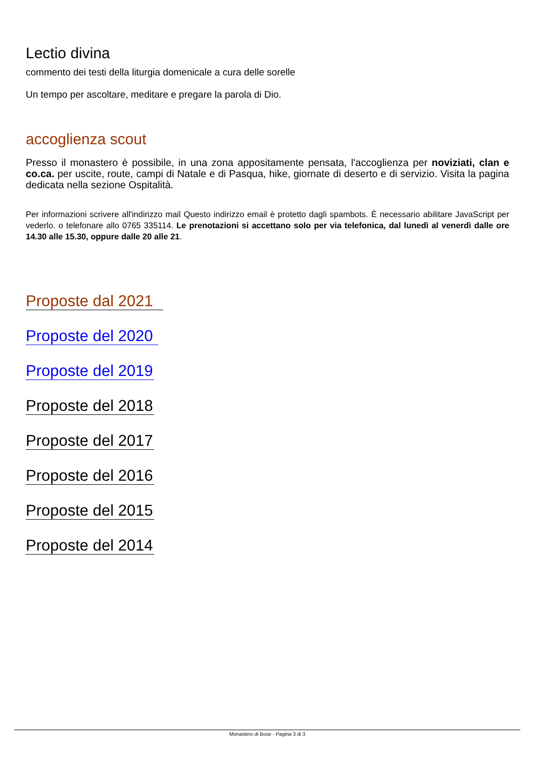Lectio divina
commento dei testi della liturgia domenicale a cura delle sorelle
Un tempo per ascoltare, meditare e pregare la parola di Dio.
accoglienza scout
Presso il monastero è possibile, in una zona appositamente pensata, l'accoglienza per noviziati, clan e co.ca. per uscite, route, campi di Natale e di Pasqua, hike, giornate di deserto e di servizio. Visita la pagina dedicata nella sezione Ospitalità.
Per informazioni scrivere all'indirizzo mail Questo indirizzo email è protetto dagli spambots. È necessario abilitare JavaScript per vederlo. o telefonare allo 0765 335114. Le prenotazioni si accettano solo per via telefonica, dal lunedì al venerdì dalle ore 14.30 alle 15.30, oppure dalle 20 alle 21.
Proposte dal 2021
Proposte del 2020
Proposte del 2019
Proposte del 2018
Proposte del 2017
Proposte del 2016
Proposte del 2015
Proposte del 2014
Monastero di Bose - Pagina 3 di 3